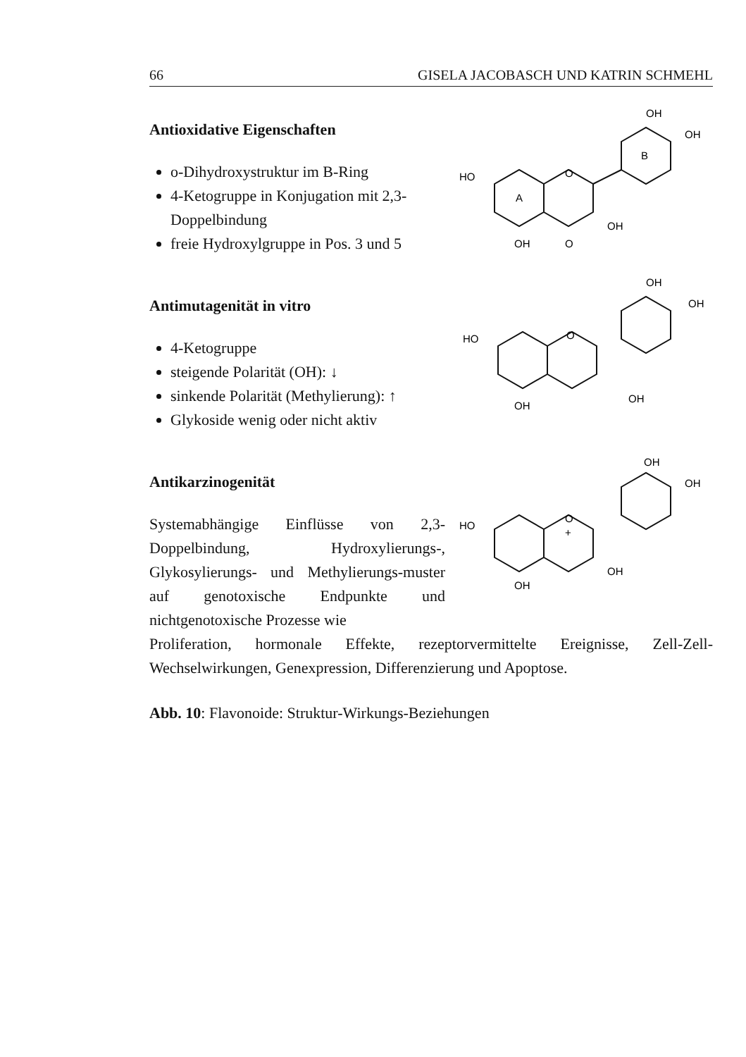66 GISELA JACOBASCH UND KATRIN SCHMEHL
Antioxidative Eigenschaften
o-Dihydroxystruktur im B-Ring
4-Ketogruppe in Konjugation mit 2,3-Doppelbindung
freie Hydroxylgruppe in Pos. 3 und 5
OH
OH
HO
A
B
O
OH
OH
O
Antimutagenität in vitro
4-Ketogruppe
steigende Polarität (OH): ↓
sinkende Polarität (Methylierung): ↑
Glykoside wenig oder nicht aktiv
OH
OH
HO
O
OH
OH
Antikarzinogenität
Systemabhängige Einflüsse von 2,3-Doppelbindung, Hydroxylierungs-, Glykosylierungs- und Methylierungs-muster auf genotoxische Endpunkte und nichtgenotoxische Prozesse wie
OH
OH
HO
O
+
OH
OH
Proliferation, hormonale Effekte, rezeptorvermittelte Ereignisse, Zell-Zell-Wechselwirkungen, Genexpression, Differenzierung und Apoptose.
Abb. 10: Flavonoide: Struktur-Wirkungs-Beziehungen